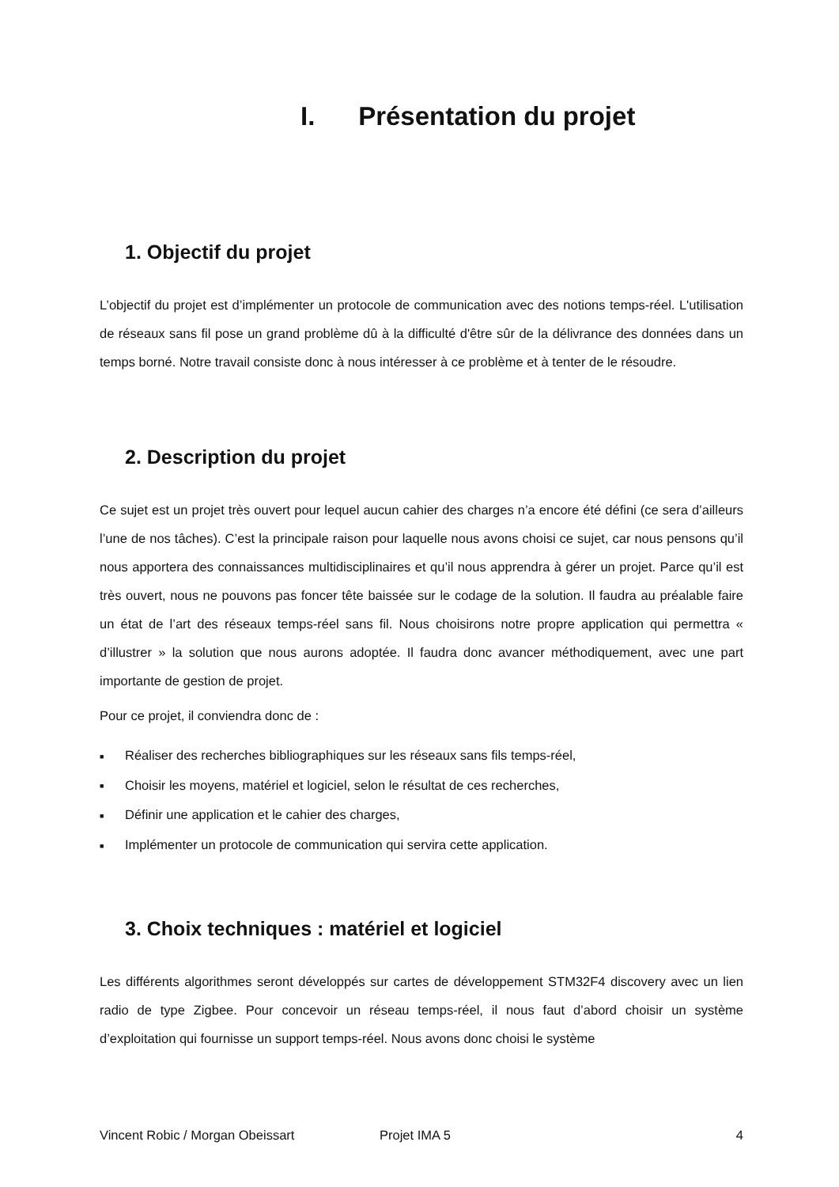I. Présentation du projet
1. Objectif du projet
L’objectif du projet est d’implémenter un protocole de communication avec des notions temps-réel. L'utilisation de réseaux sans fil pose un grand problème dû à la difficulté d'être sûr de la délivrance des données dans un temps borné. Notre travail consiste donc à nous intéresser à ce problème et à tenter de le résoudre.
2. Description du projet
Ce sujet est un projet très ouvert pour lequel aucun cahier des charges n’a encore été défini (ce sera d’ailleurs l’une de nos tâches). C’est la principale raison pour laquelle nous avons choisi ce sujet, car nous pensons qu’il nous apportera des connaissances multidisciplinaires et qu’il nous apprendra à gérer un projet. Parce qu’il est très ouvert, nous ne pouvons pas foncer tête baissée sur le codage de la solution. Il faudra au préalable faire un état de l’art des réseaux temps-réel sans fil. Nous choisirons notre propre application qui permettra « d’illustrer » la solution que nous aurons adoptée. Il faudra donc avancer méthodiquement, avec une part importante de gestion de projet.
Pour ce projet, il conviendra donc de :
■ Réaliser des recherches bibliographiques sur les réseaux sans fils temps-réel,
■ Choisir les moyens, matériel et logiciel, selon le résultat de ces recherches,
■ Définir une application et le cahier des charges,
■ Implémenter un protocole de communication qui servira cette application.
3. Choix techniques : matériel et logiciel
Les différents algorithmes seront développés sur cartes de développement STM32F4 discovery avec un lien radio de type Zigbee. Pour concevoir un réseau temps-réel, il nous faut d’abord choisir un système d’exploitation qui fournisse un support temps-réel. Nous avons donc choisi le système
Vincent Robic / Morgan Obeissart Projet IMA 5 4